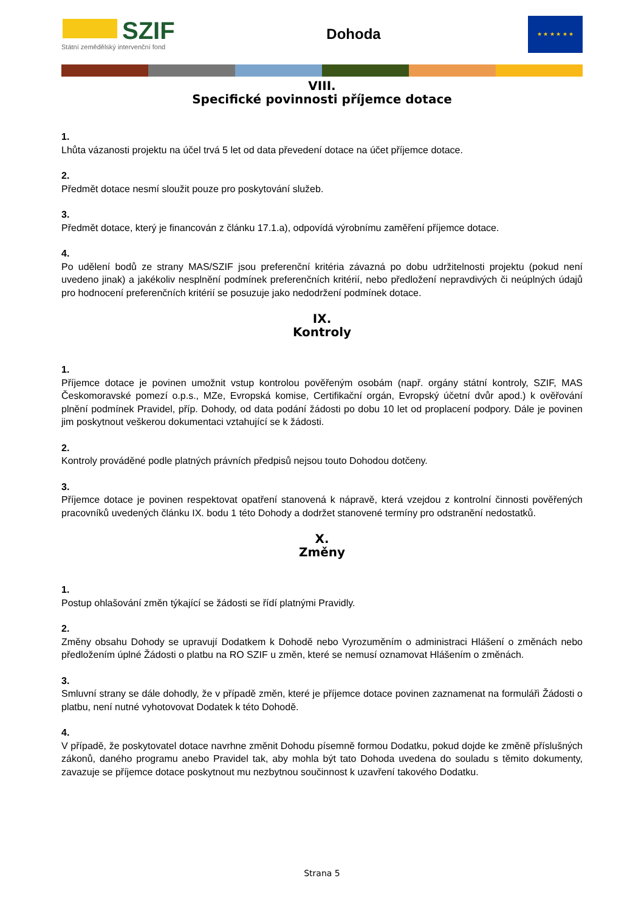SZIF
Státní zemědělský intervenční fond
Dohoda
★ ★ ★ ★ ★ ★
VIII.
Specifické povinnosti příjemce dotace
1.
Lhůta vázanosti projektu na účel trvá 5 let od data převedení dotace na účet příjemce dotace.
2.
Předmět dotace nesmí sloužit pouze pro poskytování služeb.
3.
Předmět dotace, který je financován z článku 17.1.a), odpovídá výrobnímu zaměření příjemce dotace.
4.
Po udělení bodů ze strany MAS/SZIF jsou preferenční kritéria závazná po dobu udržitelnosti projektu (pokud není uvedeno jinak) a jakékoliv nesplnění podmínek preferenčních kritérií, nebo předložení nepravdivých či neúplných údajů pro hodnocení preferenčních kritérií se posuzuje jako nedodržení podmínek dotace.
IX.
Kontroly
1.
Příjemce dotace je povinen umožnit vstup kontrolou pověřeným osobám (např. orgány státní kontroly, SZIF, MAS Českomoravské pomezí o.p.s., MZe, Evropská komise, Certifikační orgán, Evropský účetní dvůr apod.) k ověřování plnění podmínek Pravidel, příp. Dohody, od data podání žádosti po dobu 10 let od proplacení podpory. Dále je povinen jim poskytnout veškerou dokumentaci vztahující se k žádosti.
2.
Kontroly prováděné podle platných právních předpisů nejsou touto Dohodou dotčeny.
3.
Příjemce dotace je povinen respektovat opatření stanovená k nápravě, která vzejdou z kontrolní činnosti pověřených pracovníků uvedených článku IX. bodu 1 této Dohody a dodržet stanovené termíny pro odstranění nedostatků.
X.
Změny
1.
Postup ohlašování změn týkající se žádosti se řídí platnými Pravidly.
2.
Změny obsahu Dohody se upravují Dodatkem k Dohodě nebo Vyrozuměním o administraci Hlášení o změnách nebo předložením úplné Žádosti o platbu na RO SZIF u změn, které se nemusí oznamovat Hlášením o změnách.
3.
Smluvní strany se dále dohodly, že v případě změn, které je příjemce dotace povinen zaznamenat na formuláři Žádosti o platbu, není nutné vyhotovovat Dodatek k této Dohodě.
4.
V případě, že poskytovatel dotace navrhne změnit Dohodu písemně formou Dodatku, pokud dojde ke změně příslušných zákonů, daného programu anebo Pravidel tak, aby mohla být tato Dohoda uvedena do souladu s těmito dokumenty, zavazuje se příjemce dotace poskytnout mu nezbytnou součinnost k uzavření takového Dodatku.
Strana 5